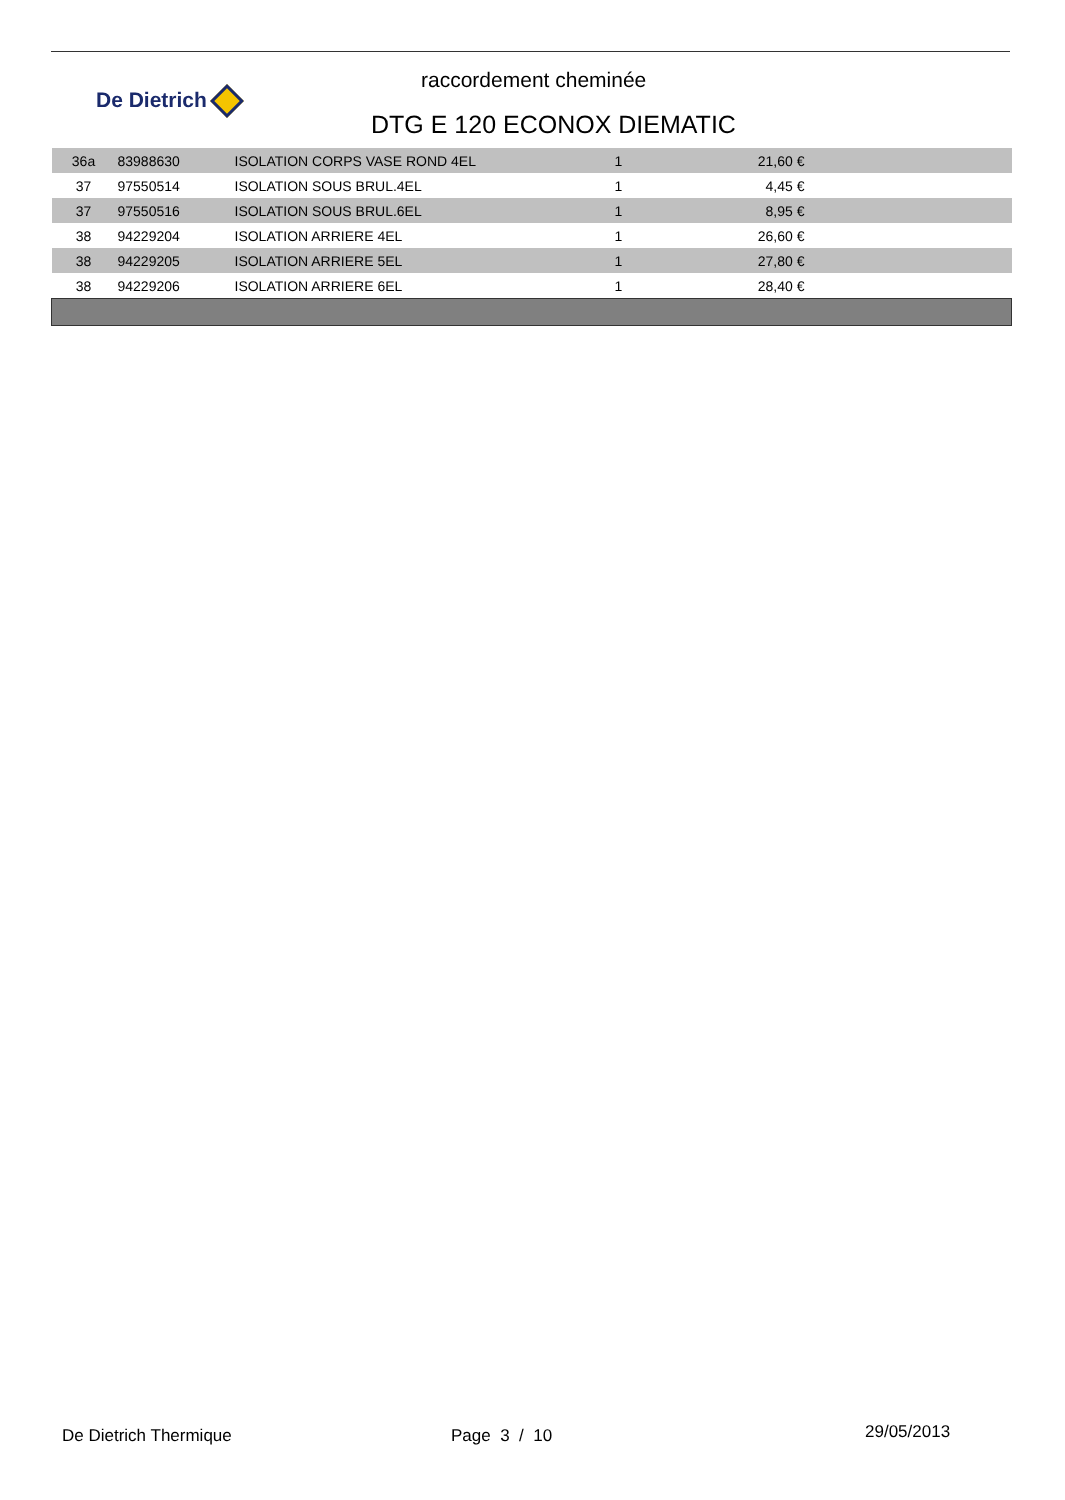De Dietrich
raccordement cheminée
DTG E 120 ECONOX DIEMATIC
| 36a | 83988630 | ISOLATION CORPS VASE ROND 4EL | 1 | 21,60 € | |
| 37 | 97550514 | ISOLATION SOUS BRUL.4EL | 1 | 4,45 € | |
| 37 | 97550516 | ISOLATION SOUS BRUL.6EL | 1 | 8,95 € | |
| 38 | 94229204 | ISOLATION ARRIERE 4EL | 1 | 26,60 € | |
| 38 | 94229205 | ISOLATION ARRIERE 5EL | 1 | 27,80 € | |
| 38 | 94229206 | ISOLATION ARRIERE 6EL | 1 | 28,40 € | |
De Dietrich Thermique Page 3 / 10 29/05/2013